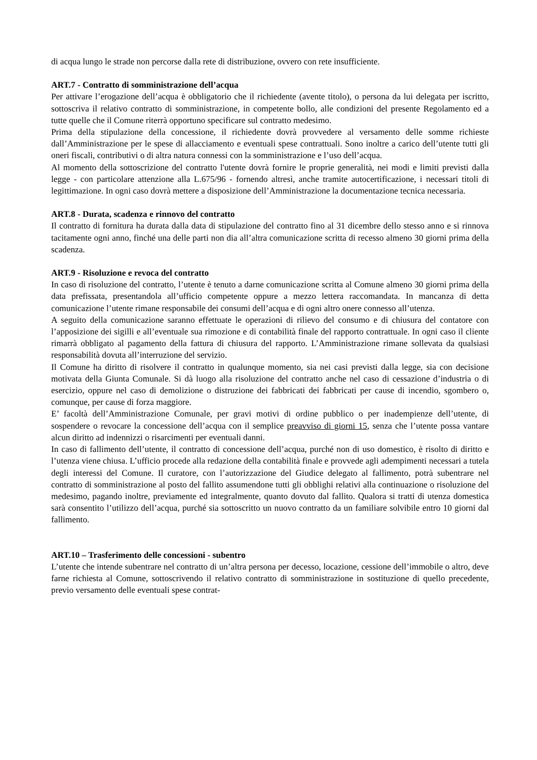di acqua lungo le strade non percorse dalla rete di distribuzione, ovvero con rete insufficiente.
ART.7 - Contratto di somministrazione dell’acqua
Per attivare l’erogazione dell’acqua è obbligatorio che il richiedente (avente titolo), o persona da lui delegata per iscritto, sottoscriva il relativo contratto di somministrazione, in competente bollo, alle condizioni del presente Regolamento ed a tutte quelle che il Comune riterrà opportuno specificare sul contratto medesimo.
Prima della stipulazione della concessione, il richiedente dovrà provvedere al versamento delle somme richieste dall’Amministrazione per le spese di allacciamento e eventuali spese contrattuali. Sono inoltre a carico dell’utente tutti gli oneri fiscali, contributivi o di altra natura connessi con la somministrazione e l’uso dell’acqua.
Al momento della sottoscrizione del contratto l'utente dovrà fornire le proprie generalità, nei modi e limiti previsti dalla legge - con particolare attenzione alla L.675/96 - fornendo altresì, anche tramite autocertificazione, i necessari titoli di legittimazione. In ogni caso dovrà mettere a disposizione dell’Amministrazione la documentazione tecnica necessaria.
ART.8 - Durata, scadenza e rinnovo del contratto
Il contratto di fornitura ha durata dalla data di stipulazione del contratto fino al 31 dicembre dello stesso anno e si rinnova tacitamente ogni anno, finché una delle parti non dia all’altra comunicazione scritta di recesso almeno 30 giorni prima della scadenza.
ART.9 - Risoluzione e revoca del contratto
In caso di risoluzione del contratto, l’utente è tenuto a darne comunicazione scritta al Comune almeno 30 giorni prima della data prefissata, presentandola all’ufficio competente oppure a mezzo lettera raccomandata. In mancanza di detta comunicazione l’utente rimane responsabile dei consumi dell’acqua e di ogni altro onere connesso all’utenza.
A seguito della comunicazione saranno effettuate le operazioni di rilievo del consumo e di chiusura del contatore con l’apposizione dei sigilli e all’eventuale sua rimozione e di contabilità finale del rapporto contrattuale. In ogni caso il cliente rimarrà obbligato al pagamento della fattura di chiusura del rapporto. L’Amministrazione rimane sollevata da qualsiasi responsabilità dovuta all’interruzione del servizio.
Il Comune ha diritto di risolvere il contratto in qualunque momento, sia nei casi previsti dalla legge, sia con decisione motivata della Giunta Comunale. Si dà luogo alla risoluzione del contratto anche nel caso di cessazione d’industria o di esercizio, oppure nel caso di demolizione o distruzione dei fabbricati dei fabbricati per cause di incendio, sgombero o, comunque, per cause di forza maggiore.
E’ facoltà dell’Amministrazione Comunale, per gravi motivi di ordine pubblico o per inadempienze dell’utente, di sospendere o revocare la concessione dell’acqua con il semplice preavviso di giorni 15, senza che l’utente possa vantare alcun diritto ad indennizzi o risarcimenti per eventuali danni.
In caso di fallimento dell’utente, il contratto di concessione dell’acqua, purché non di uso domestico, è risolto di diritto e l’utenza viene chiusa. L’ufficio procede alla redazione della contabilità finale e provvede agli adempimenti necessari a tutela degli interessi del Comune. Il curatore, con l’autorizzazione del Giudice delegato al fallimento, potrà subentrare nel contratto di somministrazione al posto del fallito assumendone tutti gli obblighi relativi alla continuazione o risoluzione del medesimo, pagando inoltre, previamente ed integralmente, quanto dovuto dal fallito. Qualora si tratti di utenza domestica sarà consentito l’utilizzo dell’acqua, purché sia sottoscritto un nuovo contratto da un familiare solvibile entro 10 giorni dal fallimento.
ART.10 – Trasferimento delle concessioni - subentro
L’utente che intende subentrare nel contratto di un’altra persona per decesso, locazione, cessione dell’immobile o altro, deve farne richiesta al Comune, sottoscrivendo il relativo contratto di somministrazione in sostituzione di quello precedente, previo versamento delle eventuali spese contrat-